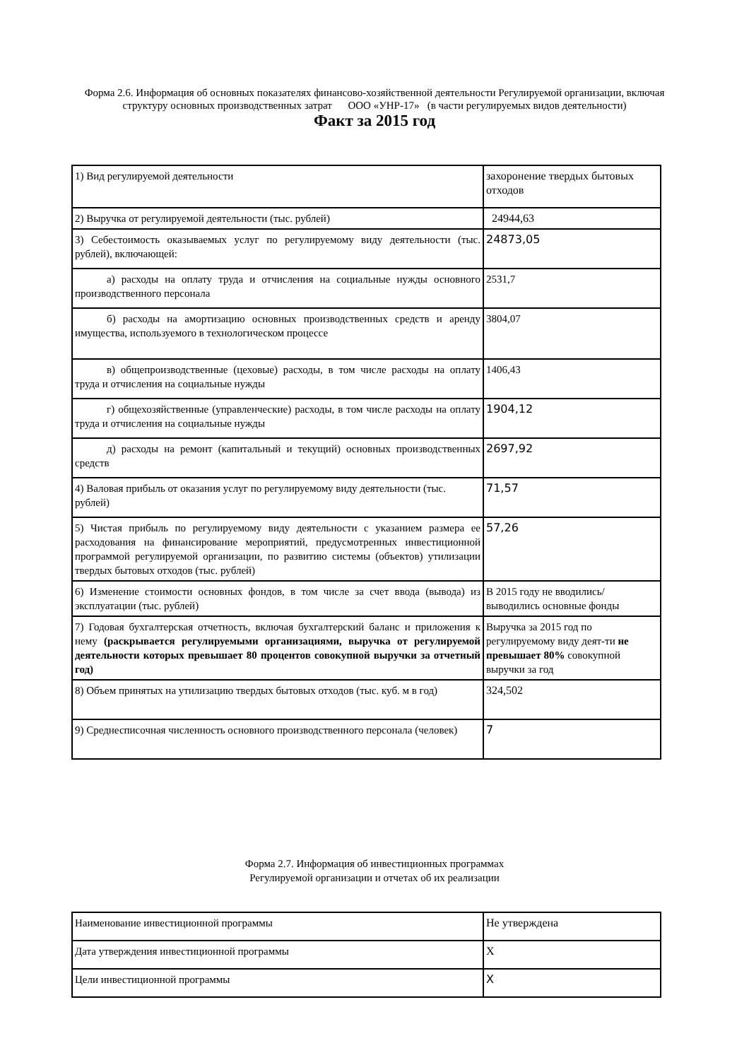Форма 2.6. Информация об основных показателях финансово-хозяйственной деятельности Регулируемой организации, включая структуру основных производственных затрат ООО «УНР-17» (в части регулируемых видов деятельности)
Факт за 2015 год
| 1) Вид регулируемой деятельности | захоронение твердых бытовых отходов |
| 2) Выручка от регулируемой деятельности (тыс. рублей) | 24944,63 |
| 3) Себестоимость оказываемых услуг по регулируемому виду деятельности (тыс. рублей), включающей: | 24873,05 |
| а) расходы на оплату труда и отчисления на социальные нужды основного производственного персонала | 2531,7 |
| б) расходы на амортизацию основных производственных средств и аренду имущества, используемого в технологическом процессе | 3804,07 |
| в) общепроизводственные (цеховые) расходы, в том числе расходы на оплату труда и отчисления на социальные нужды | 1406,43 |
| г) общехозяйственные (управленческие) расходы, в том числе расходы на оплату труда и отчисления на социальные нужды | 1904,12 |
| д) расходы на ремонт (капитальный и текущий) основных производственных средств | 2697,92 |
| 4) Валовая прибыль от оказания услуг по регулируемому виду деятельности (тыс. рублей) | 71,57 |
| 5) Чистая прибыль по регулируемому виду деятельности с указанием размера ее расходования на финансирование мероприятий, предусмотренных инвестиционной программой регулируемой организации, по развитию системы (объектов) утилизации твердых бытовых отходов (тыс. рублей) | 57,26 |
| 6) Изменение стоимости основных фондов, в том числе за счет ввода (вывода) из эксплуатации (тыс. рублей) | В 2015 году не вводились/выводились основные фонды |
| 7) Годовая бухгалтерская отчетность, включая бухгалтерский баланс и приложения к нему (раскрывается регулируемыми организациями, выручка от регулируемой деятельности которых превышает 80 процентов совокупной выручки за отчетный год) | Выручка за 2015 год по регулируемому виду деят-ти не превышает 80% совокупной выручки за год |
| 8) Объем принятых на утилизацию твердых бытовых отходов (тыс. куб. м в год) | 324,502 |
| 9) Среднесписочная численность основного производственного персонала (человек) | 7 |
Форма 2.7. Информация об инвестиционных программах
Регулируемой организации и отчетах об их реализации
| Наименование инвестиционной программы | Не утверждена |
| Дата утверждения инвестиционной программы | X |
| Цели инвестиционной программы | X |